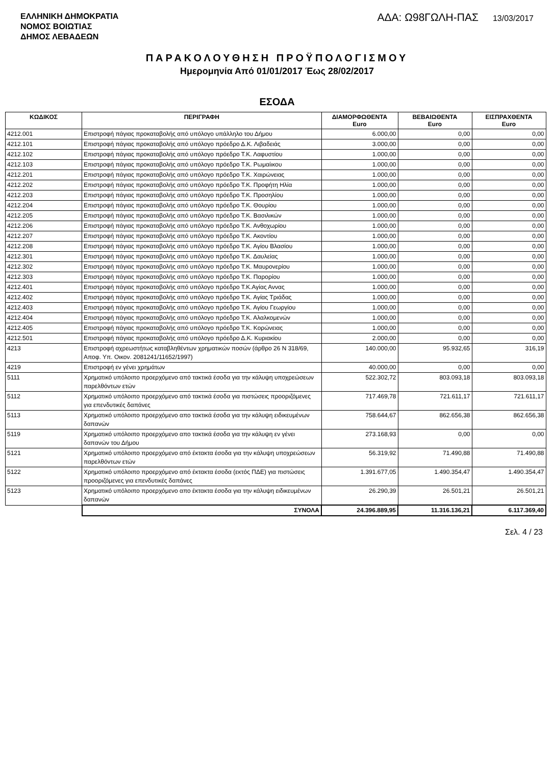ΕΛΛΗΝΙΚΗ ΔΗΜΟΚΡΑΤΙΑ
ΝΟΜΟΣ ΒΟΙΩΤΙΑΣ
ΔΗΜΟΣ ΛΕΒΑΔΕΩΝ
ΑΔΑ: Ω98ΓΩΛΗ-ΠΑΣ 13/03/2017
ΠΑΡΑΚΟΛΟΥΘΗΣΗ ΠΡΟΫΠΟΛΟΓΙΣΜΟΥ
Ημερομηνία Από 01/01/2017 Έως 28/02/2017
ΕΣΟΔΑ
| ΚΩΔΙΚΟΣ | ΠΕΡΙΓΡΑΦΗ | ΔΙΑΜΟΡΦΩΘΕΝΤΑ Euro | ΒΕΒΑΙΩΘΕΝΤΑ Euro | ΕΙΣΠΡΑΧΘΕΝΤΑ Euro |
| --- | --- | --- | --- | --- |
| 4212.001 | Επιστροφή πάγιας προκαταβολής από υπόλογο υπάλληλο του Δήμου | 6.000,00 | 0,00 | 0,00 |
| 4212.101 | Επιστροφή πάγιας προκαταβολής από υπόλογο πρόεδρο Δ.Κ. Λιβαδειάς | 3.000,00 | 0,00 | 0,00 |
| 4212.102 | Επιστροφή πάγιας προκαταβολής από υπόλογο πρόεδρο Τ.Κ. Λαφυστίου | 1.000,00 | 0,00 | 0,00 |
| 4212.103 | Επιστροφή πάγιας προκαταβολής από υπόλογο πρόεδρο Τ.Κ. Ρωμαίικου | 1.000,00 | 0,00 | 0,00 |
| 4212.201 | Επιστροφή πάγιας προκαταβολής από υπόλογο πρόεδρο Τ.Κ. Χαιρώνειας | 1.000,00 | 0,00 | 0,00 |
| 4212.202 | Επιστροφή πάγιας προκαταβολής από υπόλογο πρόεδρο Τ.Κ. Προφήτη Ηλία | 1.000,00 | 0,00 | 0,00 |
| 4212.203 | Επιστροφή πάγιας προκαταβολής από υπόλογο πρόεδρο Τ.Κ. Προσηλίου | 1.000,00 | 0,00 | 0,00 |
| 4212.204 | Επιστροφή πάγιας προκαταβολής από υπόλογο πρόεδρο Τ.Κ. Θουρίου | 1.000,00 | 0,00 | 0,00 |
| 4212.205 | Επιστροφή πάγιας προκαταβολής από υπόλογο πρόεδρο Τ.Κ. Βασιλικών | 1.000,00 | 0,00 | 0,00 |
| 4212.206 | Επιστροφή πάγιας προκαταβολής από υπόλογο πρόεδρο Τ.Κ. Ανθοχωρίου | 1.000,00 | 0,00 | 0,00 |
| 4212.207 | Επιστροφή πάγιας προκαταβολής από υπόλογο πρόεδρο Τ.Κ. Ακοντίου | 1.000,00 | 0,00 | 0,00 |
| 4212.208 | Επιστροφή πάγιας προκαταβολής από υπόλογο πρόεδρο Τ.Κ. Αγίου Βλασίου | 1.000,00 | 0,00 | 0,00 |
| 4212.301 | Επιστροφή πάγιας προκαταβολής από υπόλογο πρόεδρο Τ.Κ. Δαυλείας | 1.000,00 | 0,00 | 0,00 |
| 4212.302 | Επιστροφή πάγιας προκαταβολής από υπόλογο πρόεδρο Τ.Κ. Μαυρονερίου | 1.000,00 | 0,00 | 0,00 |
| 4212.303 | Επιστροφή πάγιας προκαταβολής από υπόλογο πρόεδρο Τ.Κ. Παρορίου | 1.000,00 | 0,00 | 0,00 |
| 4212.401 | Επιστροφή πάγιας προκαταβολής από υπόλογο πρόεδρο Τ.Κ.Αγίας Αννας | 1.000,00 | 0,00 | 0,00 |
| 4212.402 | Επιστροφή πάγιας προκαταβολής από υπόλογο πρόεδρο Τ.Κ. Αγίας Τριάδας | 1.000,00 | 0,00 | 0,00 |
| 4212.403 | Επιστροφή πάγιας προκαταβολής από υπόλογο πρόεδρο Τ.Κ. Αγίου Γεωργίου | 1.000,00 | 0,00 | 0,00 |
| 4212.404 | Επιστροφή πάγιας προκαταβολής από υπόλογο πρόεδρο Τ.Κ. Αλαλκομενών | 1.000,00 | 0,00 | 0,00 |
| 4212.405 | Επιστροφή πάγιας προκαταβολής από υπόλογο πρόεδρο Τ.Κ. Κορώνειας | 1.000,00 | 0,00 | 0,00 |
| 4212.501 | Επιστροφή πάγιας προκαταβολής από υπόλογο πρόεδρο Δ.Κ. Κυριακίου | 2.000,00 | 0,00 | 0,00 |
| 4213 | Επιστροφή αχρεωστήτως καταβληθέντων χρηματικών ποσών (άρθρο 26 Ν 318/69, Αποφ. Υπ. Οικον. 2081241/11652/1997) | 140.000,00 | 95.932,65 | 316,19 |
| 4219 | Επιστροφή εν γένει χρημάτων | 40.000,00 | 0,00 | 0,00 |
| 5111 | Χρηματικό υπόλοιπο προερχόμενο από τακτικά έσοδα για την κάλυψη υποχρεώσεων παρελθόντων ετών | 522.302,72 | 803.093,18 | 803.093,18 |
| 5112 | Χρηματικό υπόλοιπο προερχόμενο από τακτικά έσοδα για πιστώσεις προοριζόμενες για επενδυτικές δαπάνες | 717.469,78 | 721.611,17 | 721.611,17 |
| 5113 | Χρηματικό υπόλοιπο προερχόμενο απο τακτικά έσοδα για την κάλυψη ειδικευμένων δαπανών | 758.644,67 | 862.656,38 | 862.656,38 |
| 5119 | Χρηματικό υπόλοιπο προερχόμενο απο τακτικά έσοδα για την κάλυψη εν γένει δαπανών του Δήμου | 273.168,93 | 0,00 | 0,00 |
| 5121 | Χρηματικό υπόλοιπο προερχόμενο από έκτακτα έσοδα για την κάλυψη υποχρεώσεων παρελθόντων ετών | 56.319,92 | 71.490,88 | 71.490,88 |
| 5122 | Χρηματικό υπόλοιπο προερχόμενο από έκτακτα έσοδα (εκτός ΠΔΕ) για πιστώσεις προοριζόμενες για επενδυτικές δαπάνες | 1.391.677,05 | 1.490.354,47 | 1.490.354,47 |
| 5123 | Χρηματικό υπόλοιπο προερχόμενο απο έκτακτα έσοδα για την κάλυψη ειδικευμένων δαπανών | 26.290,39 | 26.501,21 | 26.501,21 |
| | ΣΥΝΟΛΑ | 24.396.889,95 | 11.316.136,21 | 6.117.369,40 |
Σελ. 4 / 23